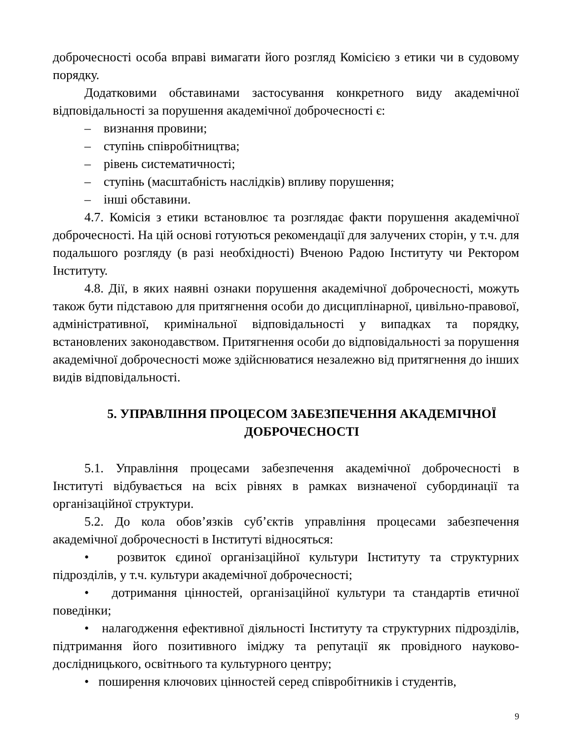доброчесності особа вправі вимагати його розгляд Комісією з етики чи в судовому порядку.
Додатковими обставинами застосування конкретного виду академічної відповідальності за порушення академічної доброчесності є:
– визнання провини;
– ступінь співробітництва;
– рівень систематичності;
– ступінь (масштабність наслідків) впливу порушення;
– інші обставини.
4.7. Комісія з етики встановлює та розглядає факти порушення академічної доброчесності. На цій основі готуються рекомендації для залучених сторін, у т.ч. для подальшого розгляду (в разі необхідності) Вченою Радою Інституту чи Ректором Інституту.
4.8. Дії, в яких наявні ознаки порушення академічної доброчесності, можуть також бути підставою для притягнення особи до дисциплінарної, цивільно-правової, адміністративної, кримінальної відповідальності у випадках та порядку, встановлених законодавством. Притягнення особи до відповідальності за порушення академічної доброчесності може здійснюватися незалежно від притягнення до інших видів відповідальності.
5. УПРАВЛІННЯ ПРОЦЕСОМ ЗАБЕЗПЕЧЕННЯ АКАДЕМІЧНОЇ ДОБРОЧЕСНОСТІ
5.1. Управління процесами забезпечення академічної доброчесності в Інституті відбувається на всіх рівнях в рамках визначеної субординації та організаційної структури.
5.2. До кола обов’язків суб’єктів управління процесами забезпечення академічної доброчесності в Інституті відносяться:
• розвиток єдиної організаційної культури Інституту та структурних підрозділів, у т.ч. культури академічної доброчесності;
• дотримання цінностей, організаційної культури та стандартів етичної поведінки;
• налагодження ефективної діяльності Інституту та структурних підрозділів, підтримання його позитивного іміджу та репутації як провідного науково-дослідницького, освітнього та культурного центру;
• поширення ключових цінностей серед співробітників і студентів,
9